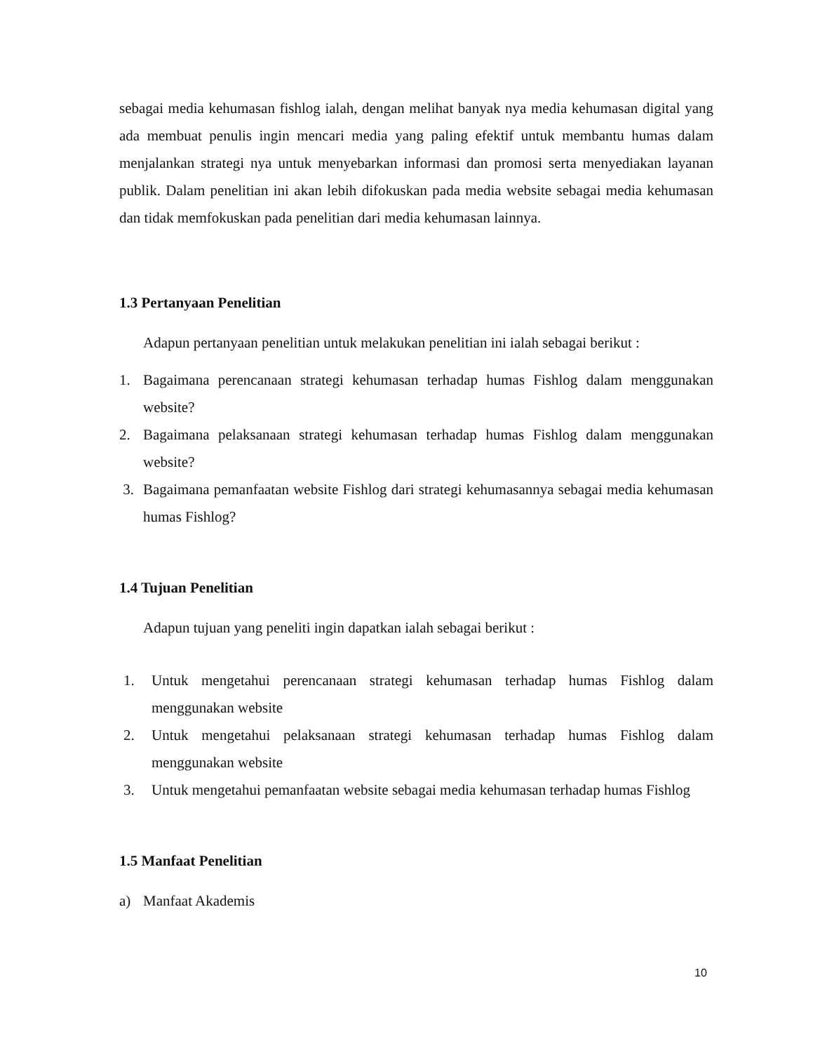sebagai media kehumasan fishlog ialah, dengan melihat banyak nya media kehumasan digital yang ada membuat penulis ingin mencari media yang paling efektif untuk membantu humas dalam menjalankan strategi nya untuk menyebarkan informasi dan promosi serta menyediakan layanan publik. Dalam penelitian ini akan lebih difokuskan pada media website sebagai media kehumasan dan tidak memfokuskan pada penelitian dari media kehumasan lainnya.
1.3 Pertanyaan Penelitian
Adapun pertanyaan penelitian untuk melakukan penelitian ini ialah sebagai berikut :
1. Bagaimana perencanaan strategi kehumasan terhadap humas Fishlog dalam menggunakan website?
2. Bagaimana pelaksanaan strategi kehumasan terhadap humas Fishlog dalam menggunakan website?
3. Bagaimana pemanfaatan website Fishlog dari strategi kehumasannya sebagai media kehumasan humas Fishlog?
1.4 Tujuan Penelitian
Adapun tujuan yang peneliti ingin dapatkan ialah sebagai berikut :
1. Untuk mengetahui perencanaan strategi kehumasan terhadap humas Fishlog dalam menggunakan website
2. Untuk mengetahui pelaksanaan strategi kehumasan terhadap humas Fishlog dalam menggunakan website
3. Untuk mengetahui pemanfaatan website sebagai media kehumasan terhadap humas Fishlog
1.5 Manfaat Penelitian
a) Manfaat Akademis
10